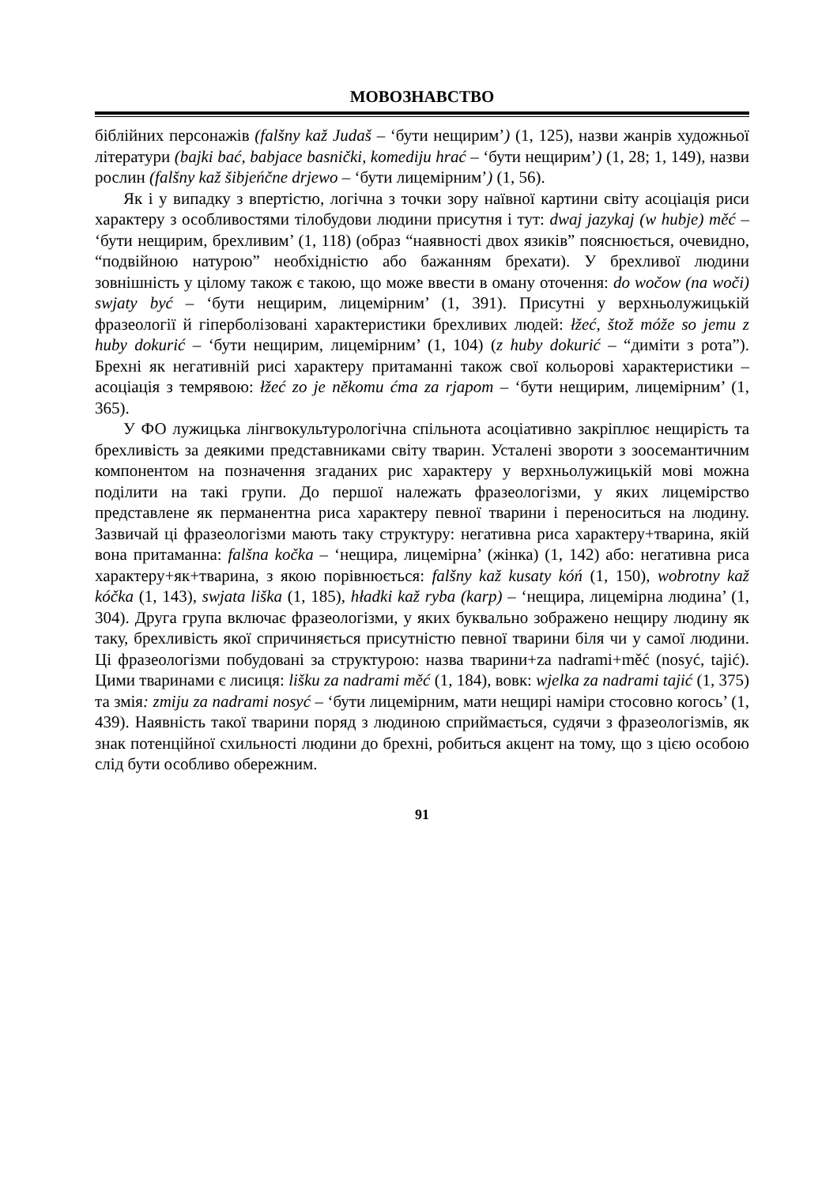МОВОЗНАВСТВО
біблійних персонажів (falšny kaž Judaš – ‘бути нещирим’) (1, 125), назви жанрів художньої літератури (bajki bać, babjace basnički, komediju hrać – ‘бути нещирим’) (1, 28; 1, 149), назви рослин (falšny kaž šibjeńčne drjewo – ‘бути лицемірним’) (1, 56).
Як і у випадку з впертістю, логічна з точки зору наївної картини світу асоціація риси характеру з особливостями тілобудови людини присутня і тут: dwaj jazykaj (w hubje) měć – ‘бути нещирим, брехливим’ (1, 118) (образ “наявності двох язиків” пояснюється, очевидно, “подвійною натурою” необхідністю або бажанням брехати). У брехливої людини зовнішність у цілому також є такою, що може ввести в оману оточення: do wočow (na woči) swjaty być – ‘бути нещирим, лицемірним’ (1, 391). Присутні у верхньолужицькій фразеології й гіперболізовані характеристики брехливих людей: łžeć, štož móže so jemu z huby dokurić – ‘бути нещирим, лицемірним’ (1, 104) (z huby dokurić – “диміти з рота”). Брехні як негативній рисі характеру притаманні також свої кольорові характеристики – асоціація з темрявою: łžeć zo je někomu ćma za rjapom – ‘бути нещирим, лицемірним’ (1, 365).
У ФО лужицька лінгвокультурологічна спільнота асоціативно закріплює нещирість та брехливість за деякими представниками світу тварин. Усталені звороти з зоосемантичним компонентом на позначення згаданих рис характеру у верхньолужицькій мові можна поділити на такі групи. До першої належать фразеологізми, у яких лицемірство представлене як перманентна риса характеру певної тварини і переноситься на людину. Зазвичай ці фразеологізми мають таку структуру: негативна риса характеру+тварина, якій вона притаманна: falšna kočka – ‘нещира, лицемірна’ (жінка) (1, 142) або: негативна риса характеру+як+тварина, з якою порівнюється: falšny kaž kusaty kóń (1, 150), wobrotny kaž kóčka (1, 143), swjata liška (1, 185), hładki kaž ryba (karp) – ‘нещира, лицемірна людина’ (1, 304). Друга група включає фразеологізми, у яких буквально зображено нещиру людину як таку, брехливість якої спричиняється присутністю певної тварини біля чи у самої людини. Ці фразеологізми побудовані за структурою: назва тварини+za nadrami+měć (nosyć, tajić). Цими тваринами є лисиця: lišku za nadrami měć (1, 184), вовк: wjelka za nadrami tajić (1, 375) та змія: zmiju za nadrami nosyć – ‘бути лицемірним, мати нещирі наміри стосовно когось’ (1, 439). Наявність такої тварини поряд з людиною сприймається, судячи з фразеологізмів, як знак потенційної схильності людини до брехні, робиться акцент на тому, що з цією особою слід бути особливо обережним.
91